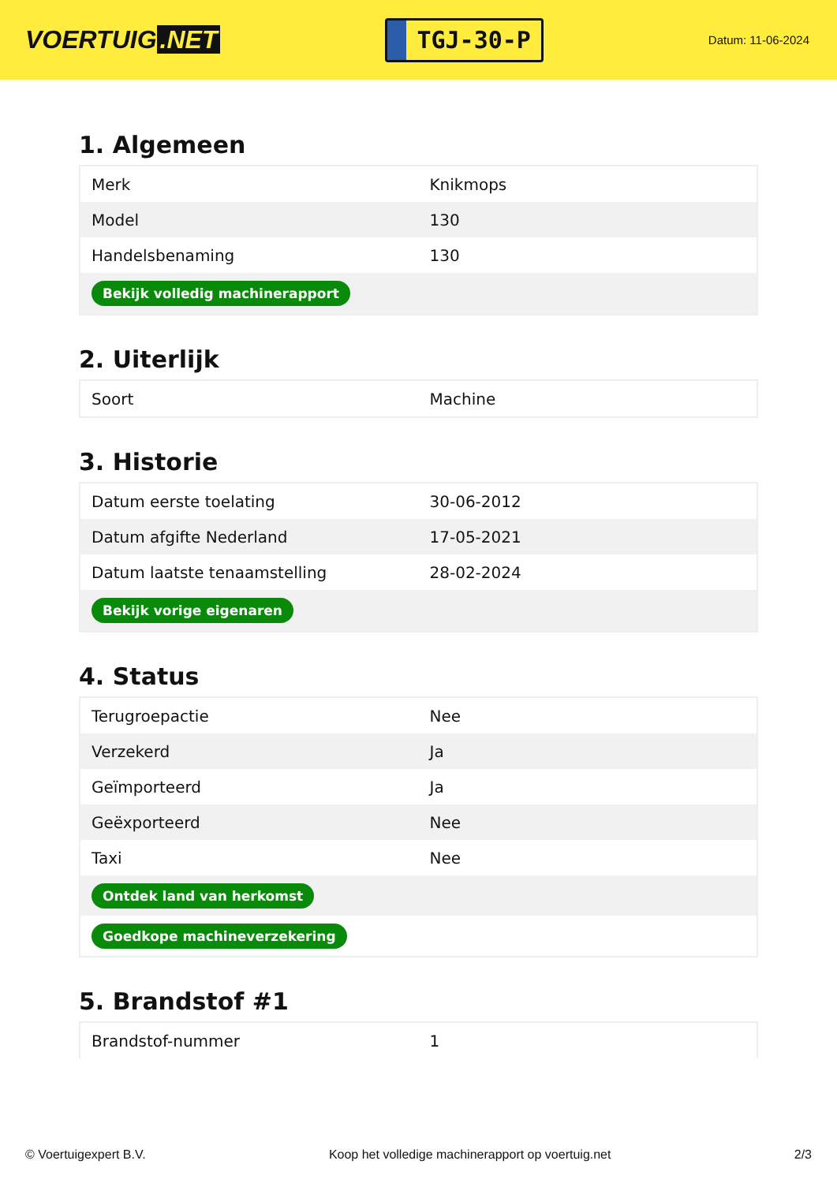VOERTUIG.NET
TGJ-30-P
Datum: 11-06-2024
1. Algemeen
| Merk | Knikmops |
| Model | 130 |
| Handelsbenaming | 130 |
| Bekijk volledig machinerapport | |
2. Uiterlijk
| Soort | Machine |
3. Historie
| Datum eerste toelating | 30-06-2012 |
| Datum afgifte Nederland | 17-05-2021 |
| Datum laatste tenaamstelling | 28-02-2024 |
| Bekijk vorige eigenaren | |
4. Status
| Terugroepactie | Nee |
| Verzekerd | Ja |
| Geïmporteerd | Ja |
| Geëxporteerd | Nee |
| Taxi | Nee |
| Ontdek land van herkomst | |
| Goedkope machineverzekering | |
5. Brandstof #1
| Brandstof-nummer | 1 |
© Voertuigexpert B.V. Koop het volledige machinerapport op voertuig.net 2/3